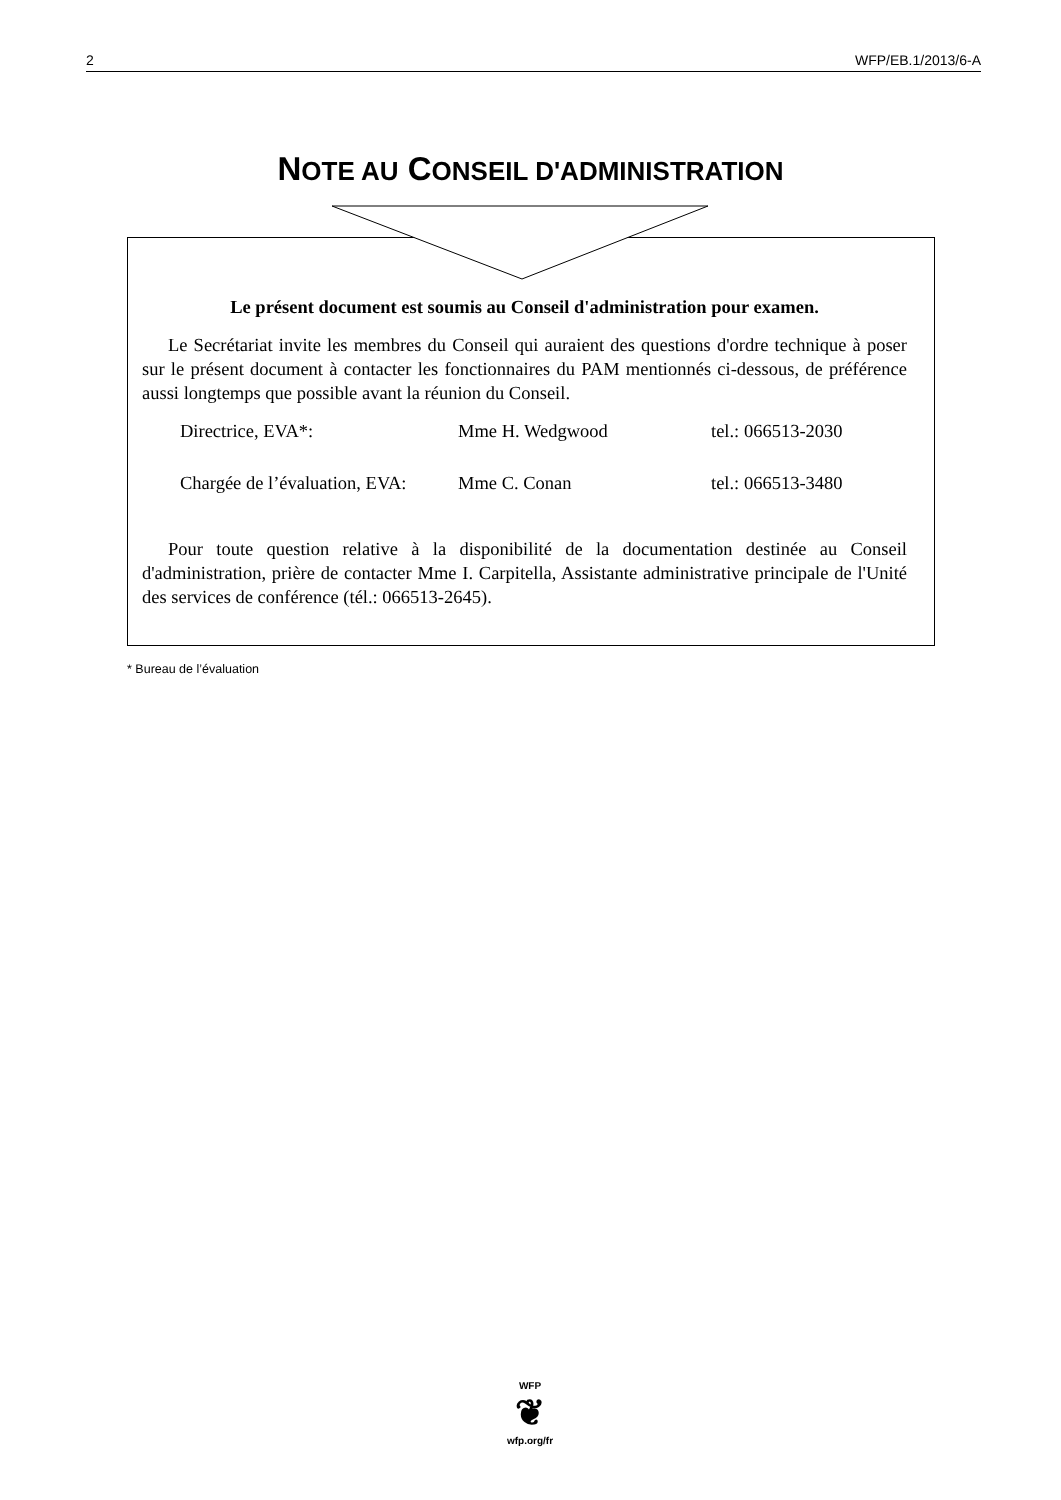2 WFP/EB.1/2013/6-A
NOTE AU CONSEIL D'ADMINISTRATION
Le présent document est soumis au Conseil d'administration pour examen.
Le Secrétariat invite les membres du Conseil qui auraient des questions d'ordre technique à poser sur le présent document à contacter les fonctionnaires du PAM mentionnés ci-dessous, de préférence aussi longtemps que possible avant la réunion du Conseil.
| Directrice, EVA*: | Mme H. Wedgwood | tel.: 066513-2030 |
| Chargée de l’évaluation, EVA: | Mme C. Conan | tel.: 066513-3480 |
Pour toute question relative à la disponibilité de la documentation destinée au Conseil d'administration, prière de contacter Mme I. Carpitella, Assistante administrative principale de l'Unité des services de conférence (tél.: 066513-2645).
* Bureau de l’évaluation
WFP
❦
wfp.org/fr